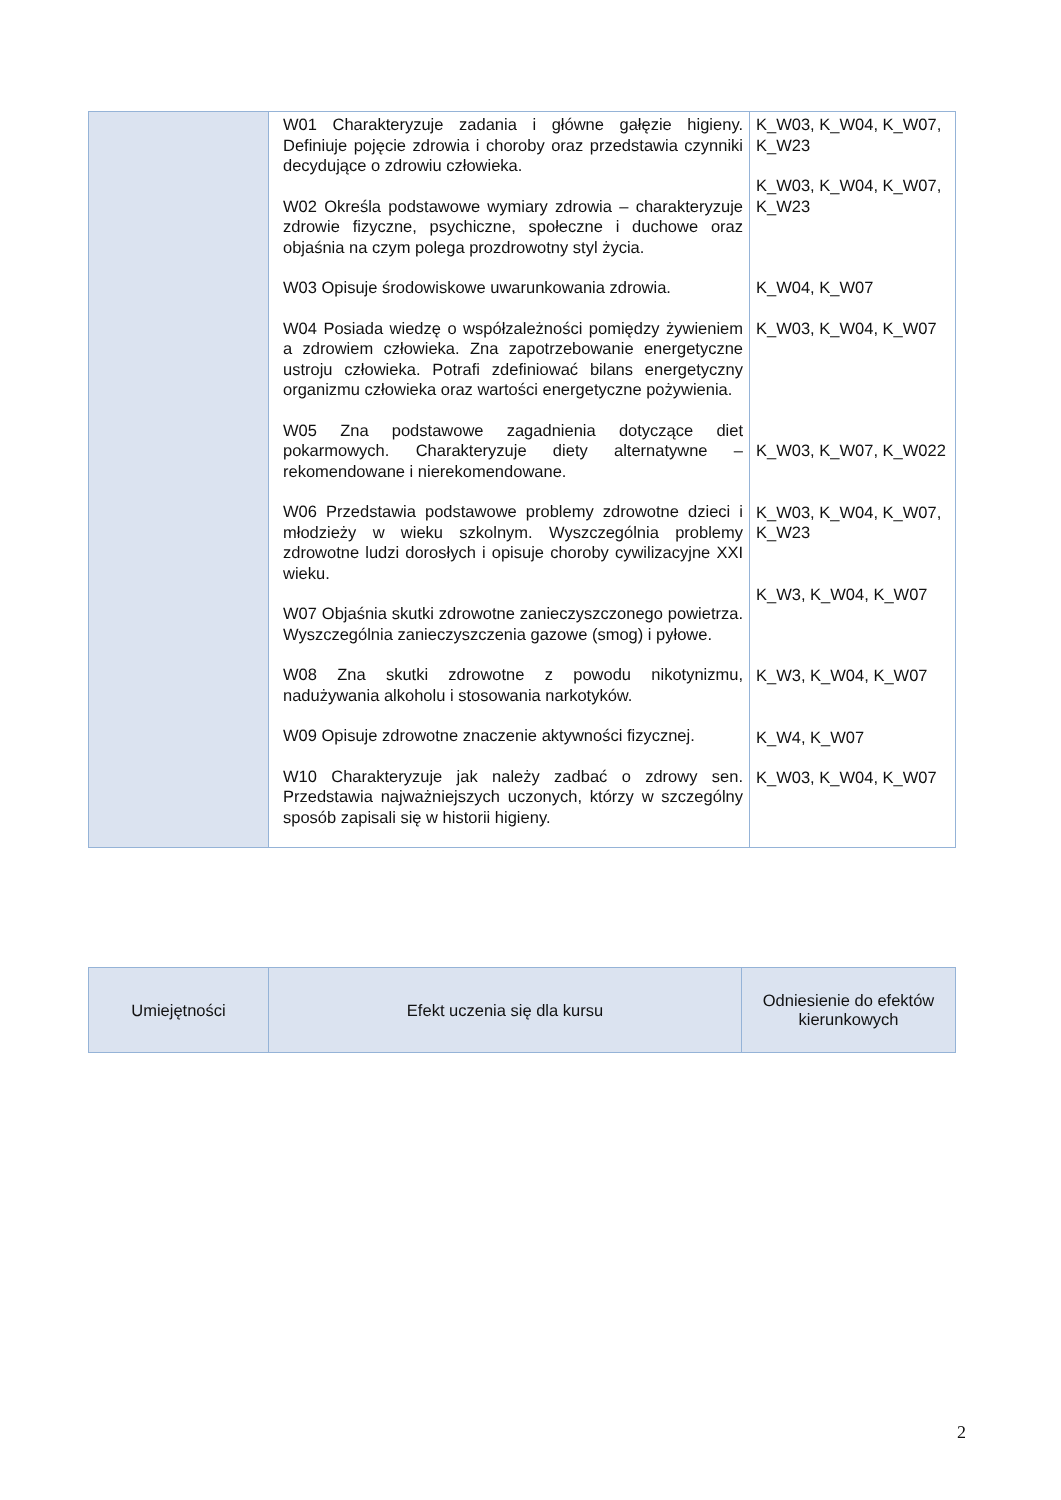| | W01 Charakteryzuje zadania i główne gałęzie higieny. Definiuje pojęcie zdrowia i choroby oraz przedstawia czynniki decydujące o zdrowiu człowieka. W02 Określa podstawowe wymiary zdrowia – charakteryzuje zdrowie fizyczne, psychiczne, społeczne i duchowe oraz objaśnia na czym polega prozdrowotny styl życia. W03 Opisuje środowiskowe uwarunkowania zdrowia. W04 Posiada wiedzę o współzależności pomiędzy żywieniem a zdrowiem człowieka. Zna zapotrzebowanie energetyczne ustroju człowieka. Potrafi zdefiniować bilans energetyczny organizmu człowieka oraz wartości energetyczne pożywienia. W05 Zna podstawowe zagadnienia dotyczące diet pokarmowych. Charakteryzuje diety alternatywne – rekomendowane i nierekomendowane. W06 Przedstawia podstawowe problemy zdrowotne dzieci i młodzieży w wieku szkolnym. Wyszczególnia problemy zdrowotne ludzi dorosłych i opisuje choroby cywilizacyjne XXI wieku. W07 Objaśnia skutki zdrowotne zanieczyszczonego powietrza. Wyszczególnia zanieczyszczenia gazowe (smog) i pyłowe. W08 Zna skutki zdrowotne z powodu nikotynizmu, nadużywania alkoholu i stosowania narkotyków. W09 Opisuje zdrowotne znaczenie aktywności fizycznej. W10 Charakteryzuje jak należy zadbać o zdrowy sen. Przedstawia najważniejszych uczonych, którzy w szczególny sposób zapisali się w historii higieny. | K_W03, K_W04, K_W07, K_W23 K_W03, K_W04, K_W07, K_W23 K_W04, K_W07 K_W03, K_W04, K_W07 K_W03, K_W07, K_W022 K_W03, K_W04, K_W07, K_W23 K_W3, K_W04, K_W07 K_W3, K_W04, K_W07 K_W4, K_W07 K_W03, K_W04, K_W07 |
| Umiejętności | Efekt uczenia się dla kursu | Odniesienie do efektów kierunkowych |
2